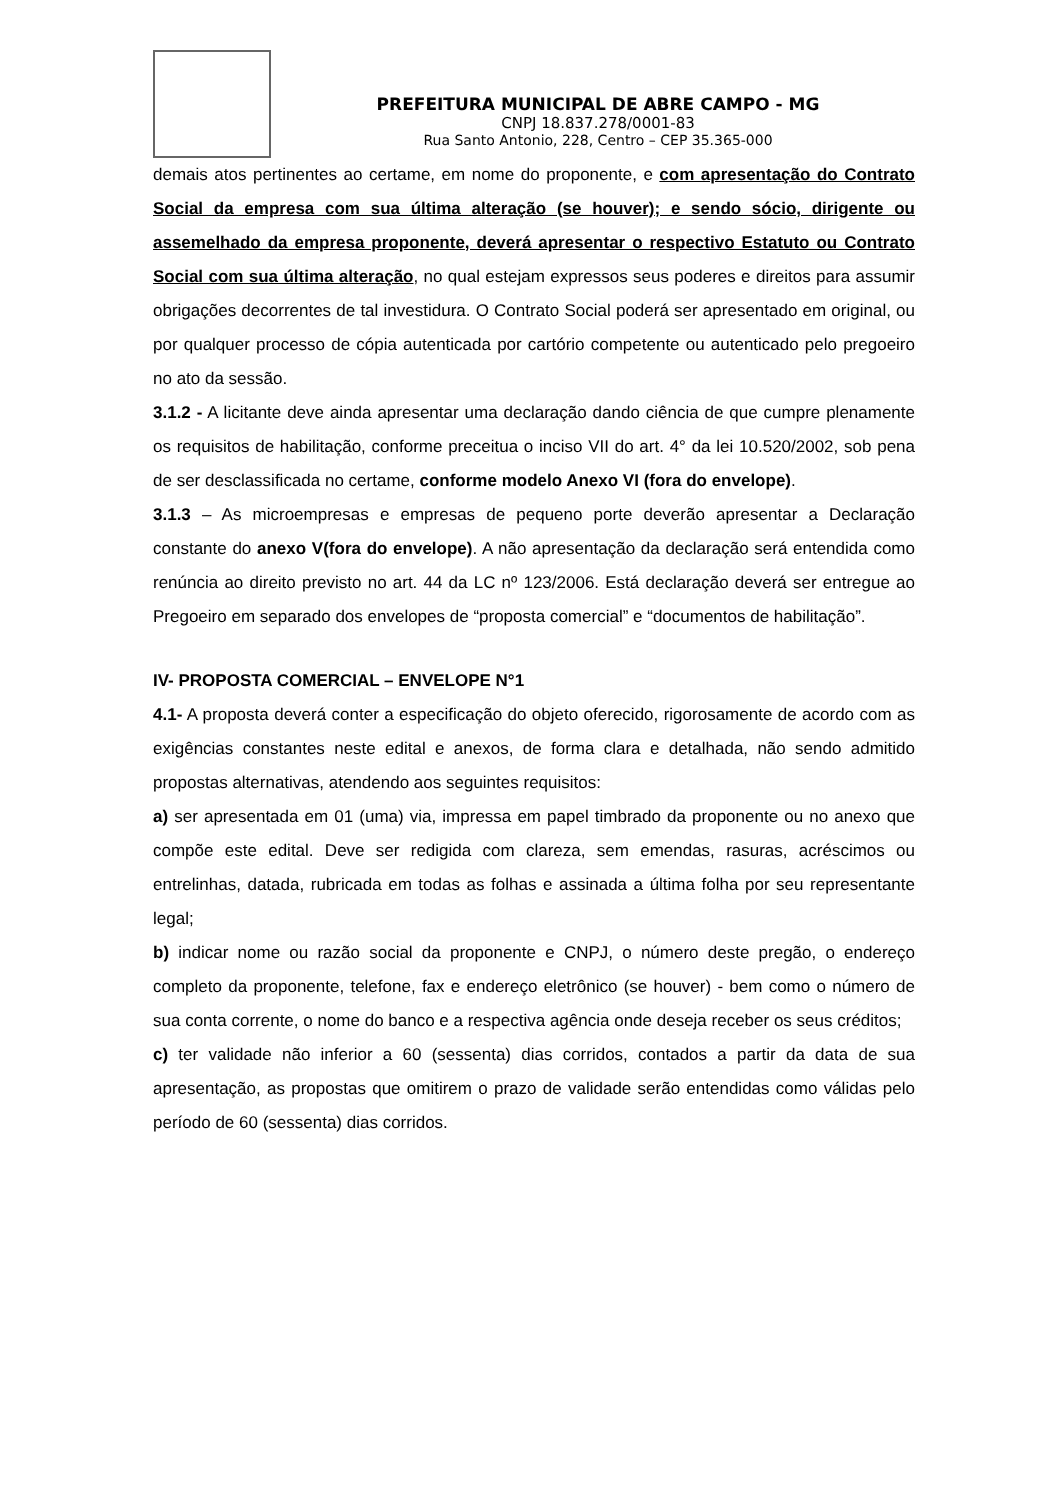PREFEITURA MUNICIPAL DE ABRE CAMPO - MG
CNPJ 18.837.278/0001-83
Rua Santo Antonio, 228, Centro – CEP 35.365-000
demais atos pertinentes ao certame, em nome do proponente, e com apresentação do Contrato Social da empresa com sua última alteração (se houver); e sendo sócio, dirigente ou assemelhado da empresa proponente, deverá apresentar o respectivo Estatuto ou Contrato Social com sua última alteração, no qual estejam expressos seus poderes e direitos para assumir obrigações decorrentes de tal investidura. O Contrato Social poderá ser apresentado em original, ou por qualquer processo de cópia autenticada por cartório competente ou autenticado pelo pregoeiro no ato da sessão.
3.1.2 - A licitante deve ainda apresentar uma declaração dando ciência de que cumpre plenamente os requisitos de habilitação, conforme preceitua o inciso VII do art. 4° da lei 10.520/2002, sob pena de ser desclassificada no certame, conforme modelo Anexo VI (fora do envelope).
3.1.3 – As microempresas e empresas de pequeno porte deverão apresentar a Declaração constante do anexo V(fora do envelope). A não apresentação da declaração será entendida como renúncia ao direito previsto no art. 44 da LC nº 123/2006. Está declaração deverá ser entregue ao Pregoeiro em separado dos envelopes de “proposta comercial” e “documentos de habilitação”.
IV- PROPOSTA COMERCIAL – ENVELOPE N°1
4.1- A proposta deverá conter a especificação do objeto oferecido, rigorosamente de acordo com as exigências constantes neste edital e anexos, de forma clara e detalhada, não sendo admitido propostas alternativas, atendendo aos seguintes requisitos:
a) ser apresentada em 01 (uma) via, impressa em papel timbrado da proponente ou no anexo que compõe este edital. Deve ser redigida com clareza, sem emendas, rasuras, acréscimos ou entrelinhas, datada, rubricada em todas as folhas e assinada a última folha por seu representante legal;
b) indicar nome ou razão social da proponente e CNPJ, o número deste pregão, o endereço completo da proponente, telefone, fax e endereço eletrônico (se houver) - bem como o número de sua conta corrente, o nome do banco e a respectiva agência onde deseja receber os seus créditos;
c) ter validade não inferior a 60 (sessenta) dias corridos, contados a partir da data de sua apresentação, as propostas que omitirem o prazo de validade serão entendidas como válidas pelo período de 60 (sessenta) dias corridos.